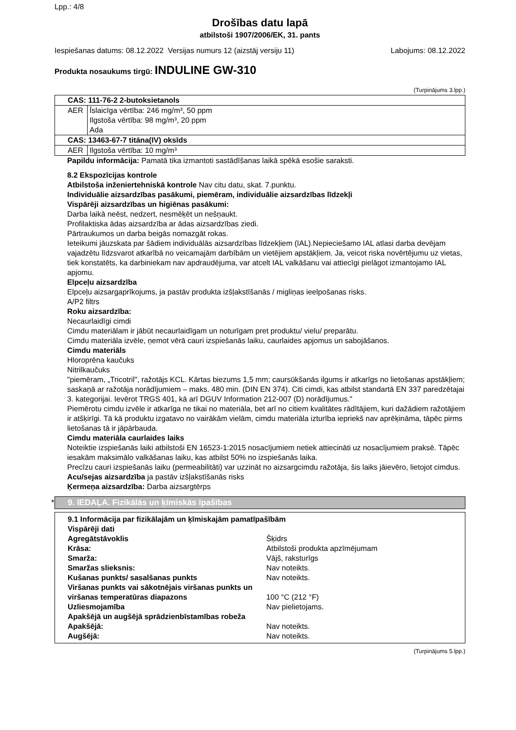Lpp.: 4/8
Drošības datu lapā
atbilstoši 1907/2006/EK, 31. pants
Iespiešanas datums: 08.12.2022 Versijas numurs 12 (aizstāj versiju 11) Labojums: 08.12.2022
Produkta nosaukums tirgū: INDULINE GW-310
(Turpinājums 3.lpp.)
| CAS: 111-76-2 2-butoksietanols | |
| AER | Īslaicīga vērtība: 246 mg/m³, 50 ppm Ilgstoša vērtība: 98 mg/m³, 20 ppm Ada |
| CAS: 13463-67-7 titāna(IV) oksīds | |
| AER | Ilgstoša vērtība: 10 mg/m³ |
Papildu informācija: Pamatā tika izmantoti sastādīšanas laikā spēkā esošie saraksti.
8.2 Ekspozīcijas kontrole
Atbilstoša inženiertehniskā kontrole Nav citu datu, skat. 7.punktu.
Individuālie aizsardzības pasākumi, piemēram, individuālie aizsardzības līdzekļi
Vispārēji aizsardzības un higiēnas pasākumi:
Darba laikā neēst, nedzert, nesmēķēt un nešņaukt.
Profilaktiska ādas aizsardzība ar ādas aizsardzības ziedi.
Pārtraukumos un darba beigās nomazgāt rokas.
Ieteikumi jāuzskata par šādiem individuālās aizsardzības līdzekļiem (IAL).Nepieciešamo IAL atlasi darba devējam vajadzētu līdzsvarot atkarībā no veicamajām darbībām un vietējiem apstākļiem. Ja, veicot riska novērtējumu uz vietas, tiek konstatēts, ka darbiniekam nav apdraudējuma, var atcelt IAL valkāšanu vai attiecīgi pielāgot izmantojamo IAL apjomu.
Elpceļu aizsardzība
Elpceļu aizsargaprīkojums, ja pastāv produkta izšļakstīšanās / migliņas ieelpošanas risks.
A/P2 filtrs
Roku aizsardzība:
Necaurlaidīgi cimdi
Cimdu materiālam ir jābūt necaurlaidīgam un noturīgam pret produktu/ vielu/ preparātu.
Cimdu materiāla izvēle, ņemot vērā cauri izspiešanās laiku, caurlaides apjomus un sabojāšanos.
Cimdu materiāls
Hloroprēna kaučuks
Nitrilkaučuks
"piemēram, „Tricotril", ražotājs KCL. Kārtas biezums 1,5 mm; caursūkšanās ilgums ir atkarīgs no lietošanas apstākļiem; saskaņā ar ražotāja norādījumiem – maks. 480 min. (DIN EN 374). Citi cimdi, kas atbilst standartā EN 337 paredzētajai 3. kategorijai. Ievērot TRGS 401, kā arī DGUV Information 212-007 (D) norādījumus."
Piemērotu cimdu izvēle ir atkarīga ne tikai no materiāla, bet arī no citiem kvalitātes rādītājiem, kuri dažādiem ražotājiem ir atšķirīgi. Tā kā produktu izgatavo no vairākām vielām, cimdu materiāla izturība iepriekš nav aprēķināma, tāpēc pirms lietošanas tā ir jāpārbauda.
Cimdu materiāla caurlaides laiks
Noteiktie izspiešanās laiki atbilstoši EN 16523-1:2015 nosacījumiem netiek attiecināti uz nosacījumiem praksē. Tāpēc iesakām maksimālo valkāšanas laiku, kas atbilst 50% no izspiešanās laika.
Precīzu cauri izspiešanās laiku (permeabilitāti) var uzzināt no aizsargcimdu ražotāja, šis laiks jāievēro, lietojot cimdus.
Acu/sejas aizsardzība ja pastāv izšļakstīšanās risks
Ķermeņa aizsardzība: Darba aizsargtērps
* 9. IEDAĻA. Fizikālās un ķīmiskās īpašības
9.1 Informācija par fizikālajām un ķīmiskajām pamatīpašībām
Vispārēji dati
| Agregātstāvoklis | Šķidrs |
| Krāsa: | Atbilstoši produkta apzīmējumam |
| Smarža: | Vājš, raksturīgs |
| Smaržas slieksnis: | Nav noteikts. |
| Kušanas punkts/ sasalšanas punkts | Nav noteikts. |
| Viršanas punkts vai sākotnējais viršanas punkts un viršanas temperatūras diapazons | 100 °C (212 °F) |
| Uzliesmojamība | Nav pielietojams. |
| Apakšējā un augšējā sprādzienbīstamības robeža | |
| Apakšējā: | Nav noteikts. |
| Augšējā: | Nav noteikts. |
(Turpinājums 5.lpp.)